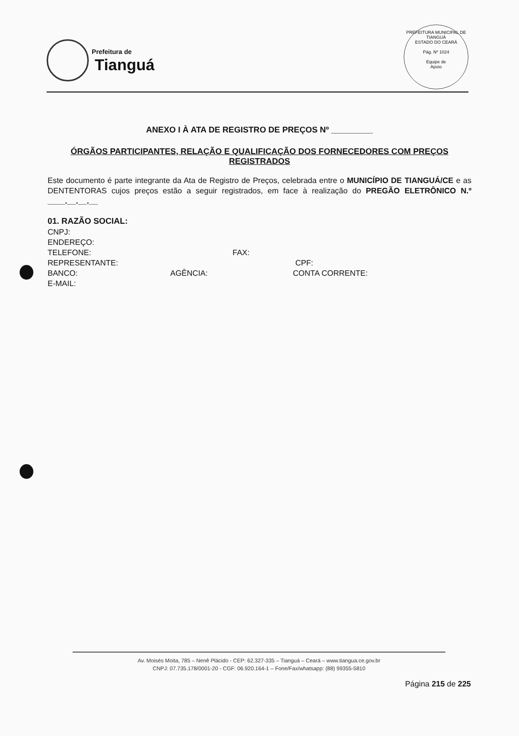Prefeitura de
Tianguá
PREFEITURA MUNICIPAL DE TIANGUÁ
ESTADO DO CEARÁ
Pág. Nº 1024
Equipe de
Apoio
ANEXO I À ATA DE REGISTRO DE PREÇOS Nº _________
ÓRGÃOS PARTICIPANTES, RELAÇÃO E QUALIFICAÇÃO DOS FORNECEDORES COM PREÇOS REGISTRADOS
Este documento é parte integrante da Ata de Registro de Preços, celebrada entre o MUNICÍPIO DE TIANGUÁ/CE e as DENTENTORAS cujos preços estão a seguir registrados, em face à realização do PREGÃO ELETRÔNICO N.º ____.__.__.__
01. RAZÃO SOCIAL:
CNPJ:
ENDEREÇO:
TELEFONE: FAX:
REPRESENTANTE: CPF:
BANCO: AGÊNCIA: CONTA CORRENTE:
E-MAIL:
Av. Moisés Moita, 785 – Nenê Plácido - CEP: 62.327-335 – Tianguá – Ceará – www.tiangua.ce.gov.br
CNPJ: 07.735.178/0001-20 - CGF: 06.920.164-1 – Fone/Fax/whatsapp: (88) 99355-5810
Página 215 de 225